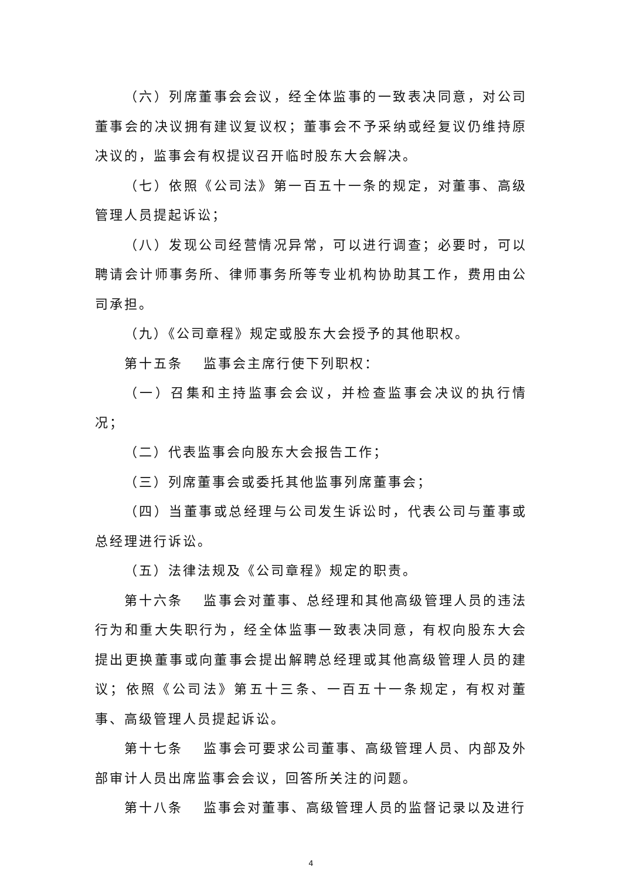（六）列席董事会会议，经全体监事的一致表决同意，对公司董事会的决议拥有建议复议权；董事会不予采纳或经复议仍维持原决议的，监事会有权提议召开临时股东大会解决。
（七）依照《公司法》第一百五十一条的规定，对董事、高级管理人员提起诉讼；
（八）发现公司经营情况异常，可以进行调查；必要时，可以聘请会计师事务所、律师事务所等专业机构协助其工作，费用由公司承担。
（九）《公司章程》规定或股东大会授予的其他职权。
第十五条　 监事会主席行使下列职权：
（一）召集和主持监事会会议，并检查监事会决议的执行情况；
（二）代表监事会向股东大会报告工作；
（三）列席董事会或委托其他监事列席董事会；
（四）当董事或总经理与公司发生诉讼时，代表公司与董事或总经理进行诉讼。
（五）法律法规及《公司章程》规定的职责。
第十六条　 监事会对董事、总经理和其他高级管理人员的违法行为和重大失职行为，经全体监事一致表决同意，有权向股东大会提出更换董事或向董事会提出解聘总经理或其他高级管理人员的建议；依照《公司法》第五十三条、一百五十一条规定，有权对董事、高级管理人员提起诉讼。
第十七条　 监事会可要求公司董事、高级管理人员、内部及外部审计人员出席监事会会议，回答所关注的问题。
第十八条　 监事会对董事、高级管理人员的监督记录以及进行
4